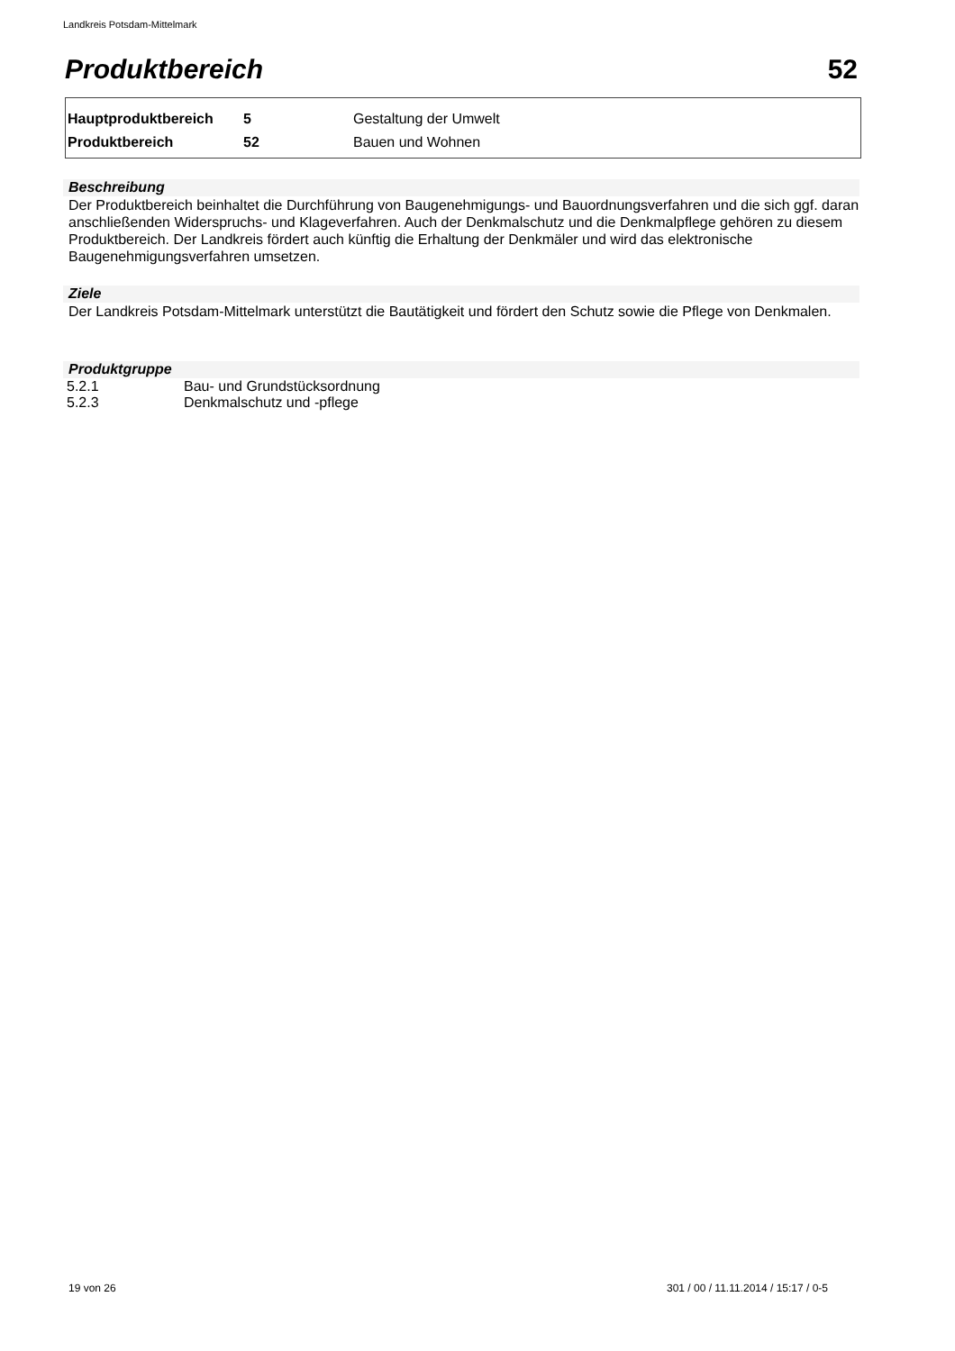Landkreis Potsdam-Mittelmark
Produktbereich 52
| Hauptproduktbereich | 5 | Gestaltung der Umwelt |
| Produktbereich | 52 | Bauen und Wohnen |
Beschreibung
Der Produktbereich beinhaltet die Durchführung von Baugenehmigungs- und Bauordnungsverfahren und die sich ggf. daran anschließenden Widerspruchs- und Klageverfahren. Auch der Denkmalschutz und die Denkmalpflege gehören zu diesem Produktbereich. Der Landkreis fördert auch künftig die Erhaltung der Denkmäler und wird das elektronische Baugenehmigungsverfahren umsetzen.
Ziele
Der Landkreis Potsdam-Mittelmark unterstützt die Bautätigkeit und fördert den Schutz sowie die Pflege von Denkmalen.
Produktgruppe
| 5.2.1 | Bau- und Grundstücksordnung |
| 5.2.3 | Denkmalschutz und -pflege |
19 von 26
301 / 00 / 11.11.2014 / 15:17 / 0-5